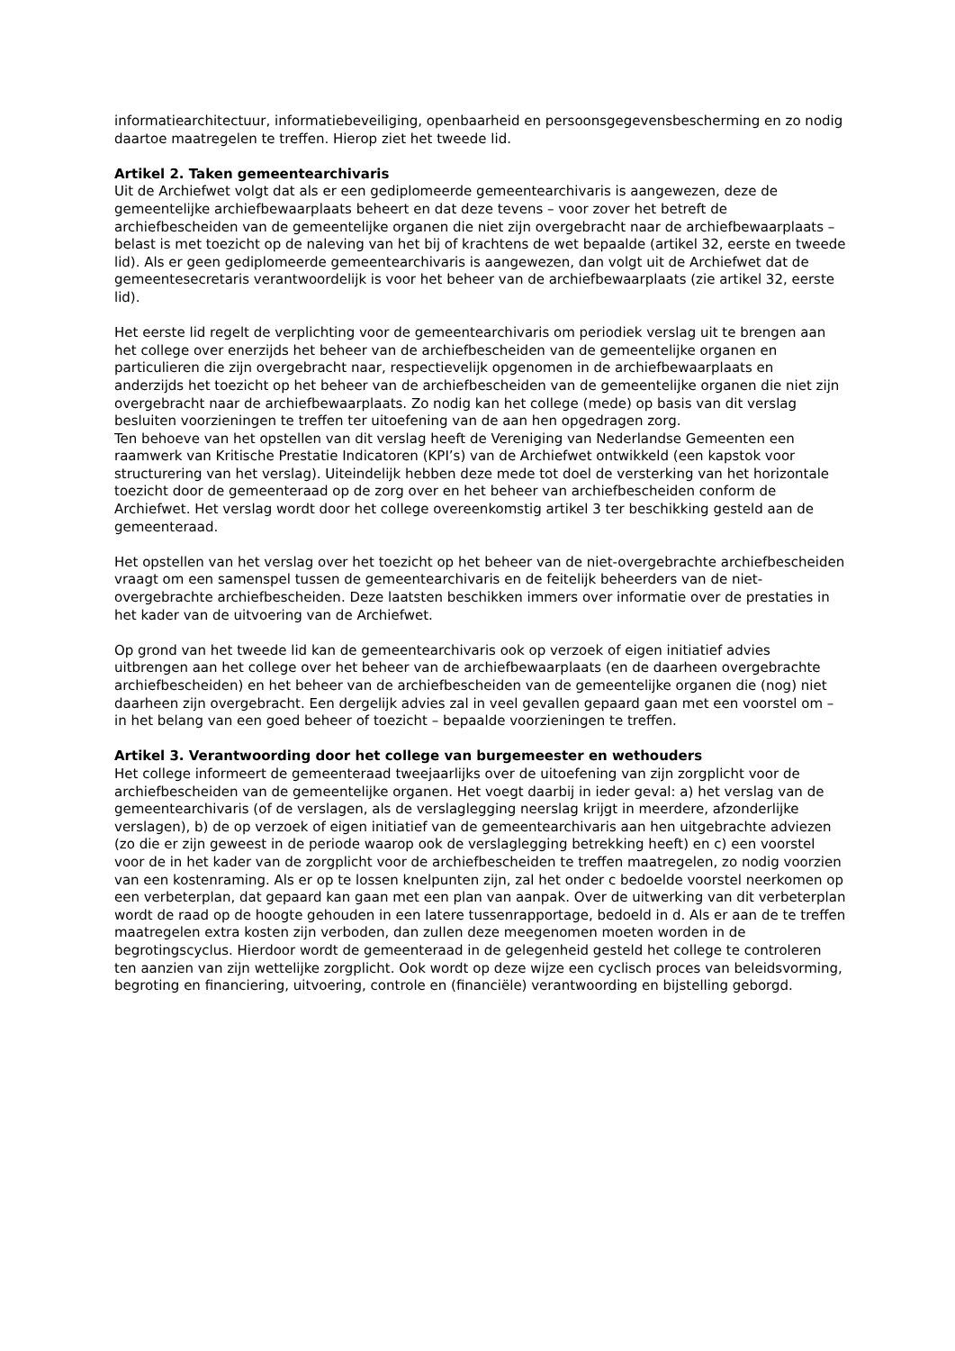informatiearchitectuur, informatiebeveiliging, openbaarheid en persoonsgegevensbescherming en zo nodig daartoe maatregelen te treffen. Hierop ziet het tweede lid.
Artikel 2. Taken gemeentearchivaris
Uit de Archiefwet volgt dat als er een gediplomeerde gemeentearchivaris is aangewezen, deze de gemeentelijke archiefbewaarplaats beheert en dat deze tevens – voor zover het betreft de archiefbescheiden van de gemeentelijke organen die niet zijn overgebracht naar de archiefbewaarplaats – belast is met toezicht op de naleving van het bij of krachtens de wet bepaalde (artikel 32, eerste en tweede lid). Als er geen gediplomeerde gemeentearchivaris is aangewezen, dan volgt uit de Archiefwet dat de gemeentesecretaris verantwoordelijk is voor het beheer van de archiefbewaarplaats (zie artikel 32, eerste lid).
Het eerste lid regelt de verplichting voor de gemeentearchivaris om periodiek verslag uit te brengen aan het college over enerzijds het beheer van de archiefbescheiden van de gemeentelijke organen en particulieren die zijn overgebracht naar, respectievelijk opgenomen in de archiefbewaarplaats en anderzijds het toezicht op het beheer van de archiefbescheiden van de gemeentelijke organen die niet zijn overgebracht naar de archiefbewaarplaats. Zo nodig kan het college (mede) op basis van dit verslag besluiten voorzieningen te treffen ter uitoefening van de aan hen opgedragen zorg.
Ten behoeve van het opstellen van dit verslag heeft de Vereniging van Nederlandse Gemeenten een raamwerk van Kritische Prestatie Indicatoren (KPI’s) van de Archiefwet ontwikkeld (een kapstok voor structurering van het verslag). Uiteindelijk hebben deze mede tot doel de versterking van het horizontale toezicht door de gemeenteraad op de zorg over en het beheer van archiefbescheiden conform de Archiefwet. Het verslag wordt door het college overeenkomstig artikel 3 ter beschikking gesteld aan de gemeenteraad.
Het opstellen van het verslag over het toezicht op het beheer van de niet-overgebrachte archiefbescheiden vraagt om een samenspel tussen de gemeentearchivaris en de feitelijk beheerders van de niet-overgebrachte archiefbescheiden. Deze laatsten beschikken immers over informatie over de prestaties in het kader van de uitvoering van de Archiefwet.
Op grond van het tweede lid kan de gemeentearchivaris ook op verzoek of eigen initiatief advies uitbrengen aan het college over het beheer van de archiefbewaarplaats (en de daarheen overgebrachte archiefbescheiden) en het beheer van de archiefbescheiden van de gemeentelijke organen die (nog) niet daarheen zijn overgebracht. Een dergelijk advies zal in veel gevallen gepaard gaan met een voorstel om – in het belang van een goed beheer of toezicht – bepaalde voorzieningen te treffen.
Artikel 3. Verantwoording door het college van burgemeester en wethouders
Het college informeert de gemeenteraad tweejaarlijks over de uitoefening van zijn zorgplicht voor de archiefbescheiden van de gemeentelijke organen. Het voegt daarbij in ieder geval: a) het verslag van de gemeentearchivaris (of de verslagen, als de verslaglegging neerslag krijgt in meerdere, afzonderlijke verslagen), b) de op verzoek of eigen initiatief van de gemeentearchivaris aan hen uitgebrachte adviezen (zo die er zijn geweest in de periode waarop ook de verslaglegging betrekking heeft) en c) een voorstel voor de in het kader van de zorgplicht voor de archiefbescheiden te treffen maatregelen, zo nodig voorzien van een kostenraming. Als er op te lossen knelpunten zijn, zal het onder c bedoelde voorstel neerkomen op een verbeterplan, dat gepaard kan gaan met een plan van aanpak. Over de uitwerking van dit verbeterplan wordt de raad op de hoogte gehouden in een latere tussenrapportage, bedoeld in d. Als er aan de te treffen maatregelen extra kosten zijn verboden, dan zullen deze meegenomen moeten worden in de begrotingscyclus. Hierdoor wordt de gemeenteraad in de gelegenheid gesteld het college te controleren ten aanzien van zijn wettelijke zorgplicht. Ook wordt op deze wijze een cyclisch proces van beleidsvorming, begroting en financiering, uitvoering, controle en (financiële) verantwoording en bijstelling geborgd.